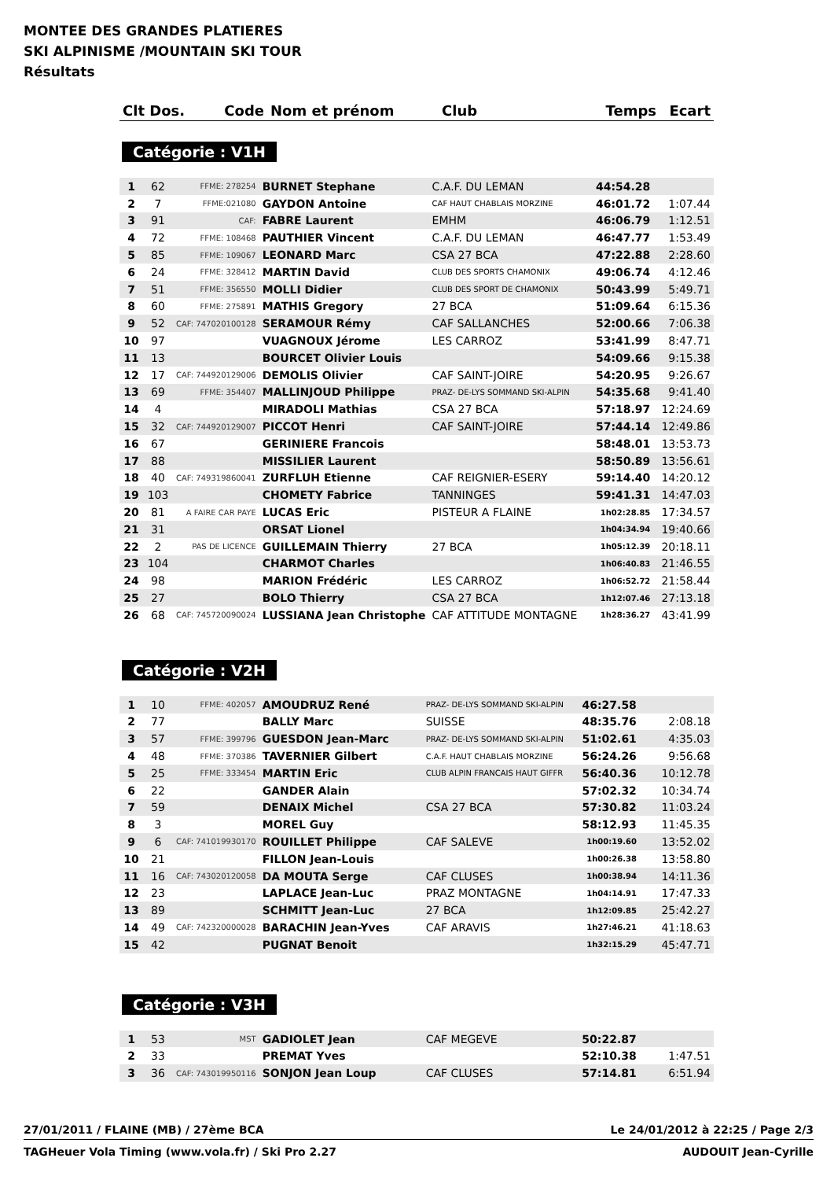MONTEE DES GRANDES PLATIERES
SKI ALPINISME /MOUNTAIN SKI TOUR
Résultats
| Clt Dos. | Code | Nom et prénom | Club | Temps | Ecart |
| --- | --- | --- | --- | --- | --- |
Catégorie : V1H
| 1 | 62 | FFME: 278254 | BURNET Stephane | C.A.F. DU LEMAN | 44:54.28 | |
| 2 | 7 | FFME:021080 | GAYDON Antoine | CAF HAUT CHABLAIS MORZINE | 46:01.72 | 1:07.44 |
| 3 | 91 | CAF: | FABRE Laurent | EMHM | 46:06.79 | 1:12.51 |
| 4 | 72 | FFME: 108468 | PAUTHIER Vincent | C.A.F. DU LEMAN | 46:47.77 | 1:53.49 |
| 5 | 85 | FFME: 109067 | LEONARD Marc | CSA 27 BCA | 47:22.88 | 2:28.60 |
| 6 | 24 | FFME: 328412 | MARTIN David | CLUB DES SPORTS CHAMONIX | 49:06.74 | 4:12.46 |
| 7 | 51 | FFME: 356550 | MOLLI Didier | CLUB DES SPORT DE CHAMONIX | 50:43.99 | 5:49.71 |
| 8 | 60 | FFME: 275891 | MATHIS Gregory | 27 BCA | 51:09.64 | 6:15.36 |
| 9 | 52 | CAF: 747020100128 | SERAMOUR Rémy | CAF SALLANCHES | 52:00.66 | 7:06.38 |
| 10 | 97 | | VUAGNOUX Jérome | LES CARROZ | 53:41.99 | 8:47.71 |
| 11 | 13 | | BOURCET Olivier Louis | | 54:09.66 | 9:15.38 |
| 12 | 17 | CAF: 744920129006 | DEMOLIS Olivier | CAF SAINT-JOIRE | 54:20.95 | 9:26.67 |
| 13 | 69 | FFME: 354407 | MALLINJOUD Philippe | PRAZ- DE-LYS SOMMAND SKI-ALPIN | 54:35.68 | 9:41.40 |
| 14 | 4 | | MIRADOLI Mathias | CSA 27 BCA | 57:18.97 | 12:24.69 |
| 15 | 32 | CAF: 744920129007 | PICCOT Henri | CAF SAINT-JOIRE | 57:44.14 | 12:49.86 |
| 16 | 67 | | GERINIERE Francois | | 58:48.01 | 13:53.73 |
| 17 | 88 | | MISSILIER Laurent | | 58:50.89 | 13:56.61 |
| 18 | 40 | CAF: 749319860041 | ZURFLUH Etienne | CAF REIGNIER-ESERY | 59:14.40 | 14:20.12 |
| 19 | 103 | | CHOMETY Fabrice | TANNINGES | 59:41.31 | 14:47.03 |
| 20 | 81 | A FAIRE CAR PAYE | LUCAS Eric | PISTEUR A FLAINE | 1h02:28.85 | 17:34.57 |
| 21 | 31 | | ORSAT Lionel | | 1h04:34.94 | 19:40.66 |
| 22 | 2 | PAS DE LICENCE | GUILLEMAIN Thierry | 27 BCA | 1h05:12.39 | 20:18.11 |
| 23 | 104 | | CHARMOT Charles | | 1h06:40.83 | 21:46.55 |
| 24 | 98 | | MARION Frédéric | LES CARROZ | 1h06:52.72 | 21:58.44 |
| 25 | 27 | | BOLO Thierry | CSA 27 BCA | 1h12:07.46 | 27:13.18 |
| 26 | 68 | CAF: 745720090024 | LUSSIANA Jean Christophe | CAF ATTITUDE MONTAGNE | 1h28:36.27 | 43:41.99 |
Catégorie : V2H
| 1 | 10 | FFME: 402057 | AMOUDRUZ René | PRAZ- DE-LYS SOMMAND SKI-ALPIN | 46:27.58 | |
| 2 | 77 | | BALLY Marc | SUISSE | 48:35.76 | 2:08.18 |
| 3 | 57 | FFME: 399796 | GUESDON Jean-Marc | PRAZ- DE-LYS SOMMAND SKI-ALPIN | 51:02.61 | 4:35.03 |
| 4 | 48 | FFME: 370386 | TAVERNIER Gilbert | C.A.F. HAUT CHABLAIS MORZINE | 56:24.26 | 9:56.68 |
| 5 | 25 | FFME: 333454 | MARTIN Eric | CLUB ALPIN FRANCAIS HAUT GIFFR | 56:40.36 | 10:12.78 |
| 6 | 22 | | GANDER Alain | | 57:02.32 | 10:34.74 |
| 7 | 59 | | DENAIX Michel | CSA 27 BCA | 57:30.82 | 11:03.24 |
| 8 | 3 | | MOREL Guy | | 58:12.93 | 11:45.35 |
| 9 | 6 | CAF: 741019930170 | ROUILLET Philippe | CAF SALEVE | 1h00:19.60 | 13:52.02 |
| 10 | 21 | | FILLON Jean-Louis | | 1h00:26.38 | 13:58.80 |
| 11 | 16 | CAF: 743020120058 | DA MOUTA Serge | CAF CLUSES | 1h00:38.94 | 14:11.36 |
| 12 | 23 | | LAPLACE Jean-Luc | PRAZ MONTAGNE | 1h04:14.91 | 17:47.33 |
| 13 | 89 | | SCHMITT Jean-Luc | 27 BCA | 1h12:09.85 | 25:42.27 |
| 14 | 49 | CAF: 742320000028 | BARACHIN Jean-Yves | CAF ARAVIS | 1h27:46.21 | 41:18.63 |
| 15 | 42 | | PUGNAT Benoit | | 1h32:15.29 | 45:47.71 |
Catégorie : V3H
| 1 | 53 | MST | GADIOLET Jean | CAF MEGEVE | 50:22.87 | |
| 2 | 33 | | PREMAT Yves | | 52:10.38 | 1:47.51 |
| 3 | 36 | CAF: 743019950116 | SONJON Jean Loup | CAF CLUSES | 57:14.81 | 6:51.94 |
27/01/2011 / FLAINE (MB) / 27ème BCA Le 24/01/2012 à 22:25 / Page 2/3
TAGHeuer Vola Timing (www.vola.fr) / Ski Pro 2.27 AUDOUIT Jean-Cyrille